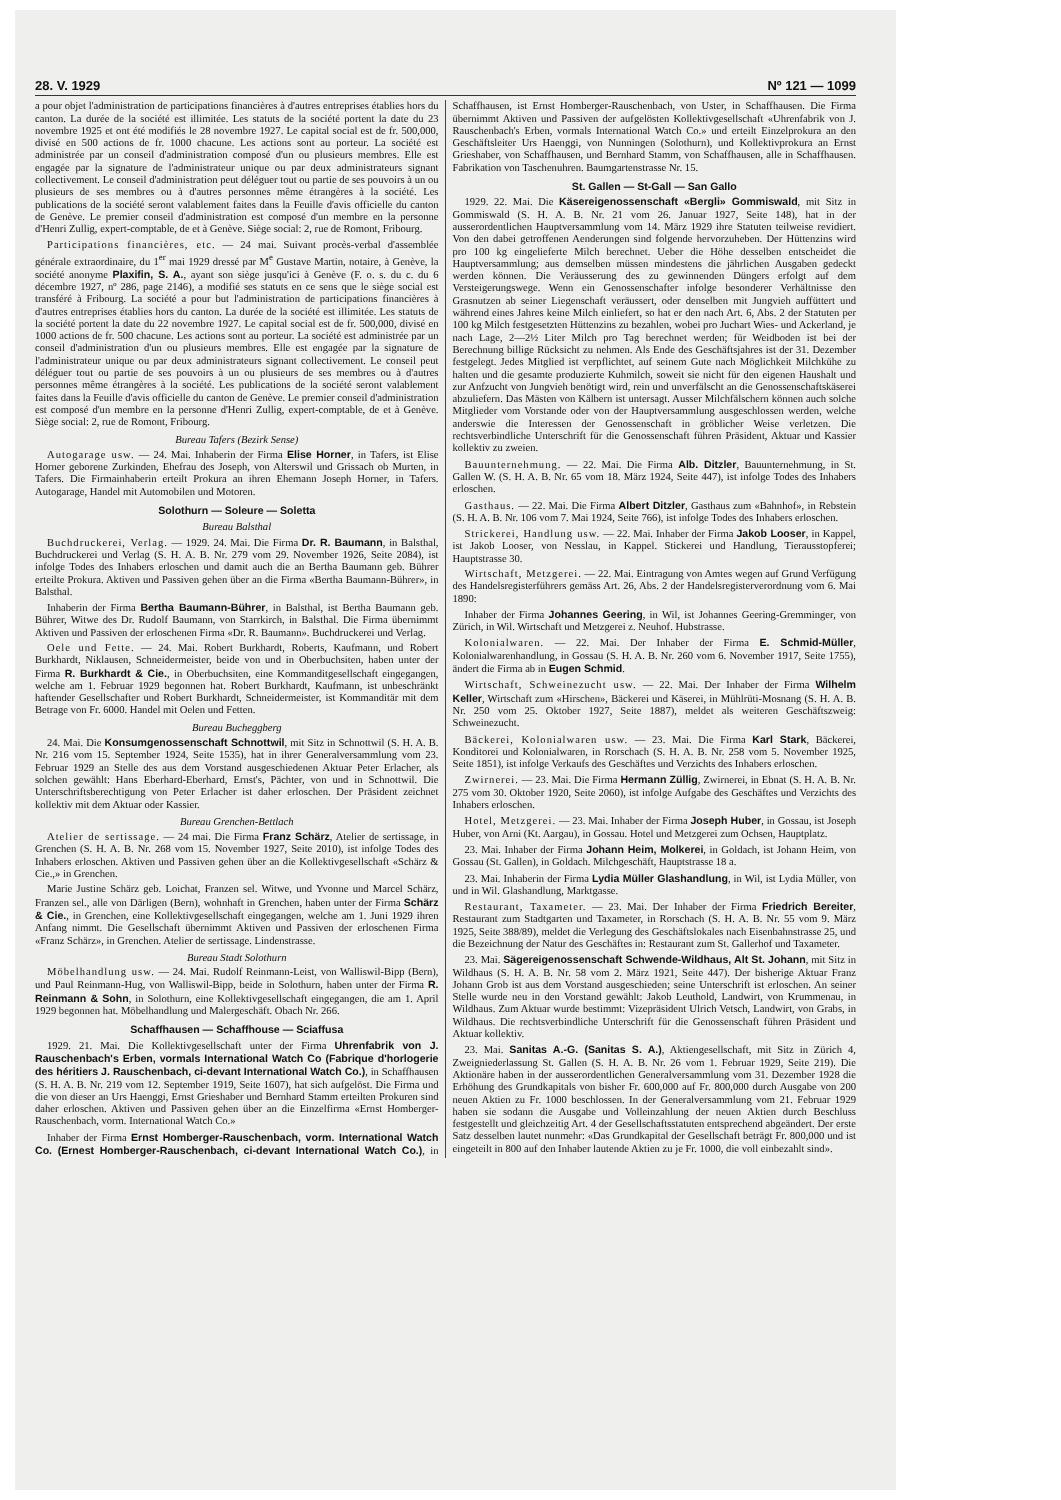28. V. 1929 Nº 121 — 1099
a pour objet l'administration de participations financières à d'autres entreprises établies hors du canton. La durée de la société est illimitée. Les statuts de la société portent la date du 23 novembre 1925 et ont été modifiés le 28 novembre 1927. Le capital social est de fr. 500,000, divisé en 500 actions de fr. 1000 chacune. Les actions sont au porteur. La société est administrée par un conseil d'administration composé d'un ou plusieurs membres. Elle est engagée par la signature de l'administrateur unique ou par deux administrateurs signant collectivement. Le conseil d'administration peut déléguer tout ou partie de ses pouvoirs à un ou plusieurs de ses membres ou à d'autres personnes même étrangères à la société. Les publications de la société seront valablement faites dans la Feuille d'avis officielle du canton de Genève. Le premier conseil d'administration est composé d'un membre en la personne d'Henri Zullig, expert-comptable, de et à Genève. Siège social: 2, rue de Romont, Fribourg.
Participations financières, etc. — 24 mai. Suivant procès-verbal d'assemblée générale extraordinaire, du 1<sup>er</sup> mai 1929 dressé par M<sup>e</sup> Gustave Martin, notaire, à Genève, la société anonyme Plaxifin, S. A., ayant son siège jusqu'ici à Genève (F. o. s. du c. du 6 décembre 1927, nº 286, page 2146), a modifié ses statuts en ce sens que le siège social est transféré à Fribourg. La société a pour but l'administration de participations financières à d'autres entreprises établies hors du canton. La durée de la société est illimitée. Les statuts de la société portent la date du 22 novembre 1927. Le capital social est de fr. 500,000, divisé en 1000 actions de fr. 500 chacune. Les actions sont au porteur. La société est administrée par un conseil d'administration d'un ou plusieurs membres. Elle est engagée par la signature de l'administrateur unique ou par deux administrateurs signant collectivement. Le conseil peut déléguer tout ou partie de ses pouvoirs à un ou plusieurs de ses membres ou à d'autres personnes même étrangères à la société. Les publications de la société seront valablement faites dans la Feuille d'avis officielle du canton de Genève. Le premier conseil d'administration est composé d'un membre en la personne d'Henri Zullig, expert-comptable, de et à Genève. Siège social: 2, rue de Romont, Fribourg.
Bureau Tafers (Bezirk Sense)
Autogarage usw. — 24. Mai. Inhaberin der Firma Elise Horner, in Tafers, ist Elise Horner geborene Zurkinden, Ehefrau des Joseph, von Alterswil und Grissach ob Murten, in Tafers. Die Firmainhaberin erteilt Prokura an ihren Ehemann Joseph Horner, in Tafers. Autogarage, Handel mit Automobilen und Motoren.
Solothurn — Soleure — Soletta
Bureau Balsthal
Buchdruckerei, Verlag. — 1929. 24. Mai. Die Firma Dr. R. Baumann, in Balsthal, Buchdruckerei und Verlag (S. H. A. B. Nr. 279 vom 29. November 1926, Seite 2084), ist infolge Todes des Inhabers erloschen und damit auch die an Bertha Baumann geb. Bührer erteilte Prokura. Aktiven und Passiven gehen über an die Firma «Bertha Baumann-Bührer», in Balsthal.
Inhaberin der Firma Bertha Baumann-Bührer, in Balsthal, ist Bertha Baumann geb. Bührer, Witwe des Dr. Rudolf Baumann, von Starrkirch, in Balsthal. Die Firma übernimmt Aktiven und Passiven der erloschenen Firma «Dr. R. Baumann». Buchdruckerei und Verlag.
Oele und Fette. — 24. Mai. Robert Burkhardt, Roberts, Kaufmann, und Robert Burkhardt, Niklausen, Schneidermeister, beide von und in Oberbuchsiten, haben unter der Firma R. Burkhardt & Cie., in Oberbuchsiten, eine Kommanditgesellschaft eingegangen, welche am 1. Februar 1929 begonnen hat. Robert Burkhardt, Kaufmann, ist unbeschränkt haftender Gesellschafter und Robert Burkhardt, Schneidermeister, ist Kommanditär mit dem Betrage von Fr. 6000. Handel mit Oelen und Fetten.
Bureau Bucheggberg
24. Mai. Die Konsumgenossenschaft Schnottwil, mit Sitz in Schnottwil (S. H. A. B. Nr. 216 vom 15. September 1924, Seite 1535), hat in ihrer Generalversammlung vom 23. Februar 1929 an Stelle des aus dem Vorstand ausgeschiedenen Aktuar Peter Erlacher, als solchen gewählt: Hans Eberhard-Eberhard, Ernst's, Pächter, von und in Schnottwil. Die Unterschriftsberechtigung von Peter Erlacher ist daher erloschen. Der Präsident zeichnet kollektiv mit dem Aktuar oder Kassier.
Bureau Grenchen-Bettlach
Atelier de sertissage. — 24 mai. Die Firma Franz Schärz, Atelier de sertissage, in Grenchen (S. H. A. B. Nr. 268 vom 15. November 1927, Seite 2010), ist infolge Todes des Inhabers erloschen. Aktiven und Passiven gehen über an die Kollektivgesellschaft «Schärz & Cie.,» in Grenchen.
Marie Justine Schärz geb. Loichat, Franzen sel. Witwe, und Yvonne und Marcel Schärz, Franzen sel., alle von Därligen (Bern), wohnhaft in Grenchen, haben unter der Firma Schärz & Cie., in Grenchen, eine Kollektivgesellschaft eingegangen, welche am 1. Juni 1929 ihren Anfang nimmt. Die Gesellschaft übernimmt Aktiven und Passiven der erloschenen Firma «Franz Schärz», in Grenchen. Atelier de sertissage. Lindenstrasse.
Bureau Stadt Solothurn
Möbelhandlung usw. — 24. Mai. Rudolf Reinmann-Leist, von Walliswil-Bipp (Bern), und Paul Reinmann-Hug, von Walliswil-Bipp, beide in Solothurn, haben unter der Firma R. Reinmann & Sohn, in Solothurn, eine Kollektivgesellschaft eingegangen, die am 1. April 1929 begonnen hat. Möbelhandlung und Malergeschäft. Obach Nr. 266.
Schaffhausen — Schaffhouse — Sciaffusa
1929. 21. Mai. Die Kollektivgesellschaft unter der Firma Uhrenfabrik von J. Rauschenbach's Erben, vormals International Watch Co (Fabrique d'horlogerie des héritiers J. Rauschenbach, ci-devant International Watch Co.), in Schaffhausen (S. H. A. B. Nr. 219 vom 12. September 1919, Seite 1607), hat sich aufgelöst. Die Firma und die von dieser an Urs Haenggi, Ernst Grieshaber und Bernhard Stamm erteilten Prokuren sind daher erloschen. Aktiven und Passiven gehen über an die Einzelfirma «Ernst Homberger-Rauschenbach, vorm. International Watch Co.»
Inhaber der Firma Ernst Homberger-Rauschenbach, vorm. International Watch Co. (Ernest Homberger-Rauschenbach, ci-devant International Watch Co.), in Schaffhausen, ist Ernst Homberger-Rauschenbach, von Uster, in Schaffhausen. Die Firma übernimmt Aktiven und Passiven der aufgelösten Kollektivgesellschaft «Uhrenfabrik von J. Rauschenbach's Erben, vormals International Watch Co.» und erteilt Einzelprokura an den Geschäftsleiter Urs Haenggi, von Nunningen (Solothurn), und Kollektivprokura an Ernst Grieshaber, von Schaffhausen, und Bernhard Stamm, von Schaffhausen, alle in Schaffhausen. Fabrikation von Taschenuhren. Baumgartenstrasse Nr. 15.
St. Gallen — St-Gall — San Gallo
1929. 22. Mai. Die Käsereigenossenschaft «Bergli» Gommiswald, mit Sitz in Gommiswald (S. H. A. B. Nr. 21 vom 26. Januar 1927, Seite 148), hat in der ausserordentlichen Hauptversammlung vom 14. März 1929 ihre Statuten teilweise revidiert. Von den dabei getroffenen Aenderungen sind folgende hervorzuheben. Der Hüttenzins wird pro 100 kg eingelieferte Milch berechnet. Ueber die Höhe desselben entscheidet die Hauptversammlung; aus demselben müssen mindestens die jährlichen Ausgaben gedeckt werden können. Die Veräusserung des zu gewinnenden Düngers erfolgt auf dem Versteigerungswege. Wenn ein Genossenschafter infolge besonderer Verhältnisse den Grasnutzen ab seiner Liegenschaft veräussert, oder denselben mit Jungvieh auffüttert und während eines Jahres keine Milch einliefert, so hat er den nach Art. 6, Abs. 2 der Statuten per 100 kg Milch festgesetzten Hüttenzins zu bezahlen, wobei pro Juchart Wies- und Ackerland, je nach Lage, 2—2½ Liter Milch pro Tag berechnet werden; für Weidboden ist bei der Berechnung billige Rücksicht zu nehmen. Als Ende des Geschäftsjahres ist der 31. Dezember festgelegt. Jedes Mitglied ist verpflichtet, auf seinem Gute nach Möglichkeit Milchkühe zu halten und die gesamte produzierte Kuhmilch, soweit sie nicht für den eigenen Haushalt und zur Anfzucht von Jungvieh benötigt wird, rein und unverfälscht an die Genossenschaftskäserei abzuliefern. Das Mästen von Kälbern ist untersagt. Ausser Milchfälschern können auch solche Mitglieder vom Vorstande oder von der Hauptversammlung ausgeschlossen werden, welche anderswie die Interessen der Genossenschaft in gröblicher Weise verletzen. Die rechtsverbindliche Unterschrift für die Genossenschaft führen Präsident, Aktuar und Kassier kollektiv zu zweien.
Bauunternehmung. — 22. Mai. Die Firma Alb. Ditzler, Bauunternehmung, in St. Gallen W. (S. H. A. B. Nr. 65 vom 18. März 1924, Seite 447), ist infolge Todes des Inhabers erloschen.
Gasthaus. — 22. Mai. Die Firma Albert Ditzler, Gasthaus zum «Bahnhof», in Rebstein (S. H. A. B. Nr. 106 vom 7. Mai 1924, Seite 766), ist infolge Todes des Inhabers erloschen.
Strickerei, Handlung usw. — 22. Mai. Inhaber der Firma Jakob Looser, in Kappel, ist Jakob Looser, von Nesslau, in Kappel. Stickerei und Handlung, Tierausstopferei; Hauptstrasse 30.
Wirtschaft, Metzgerei. — 22. Mai. Eintragung von Amtes wegen auf Grund Verfügung des Handelsregisterführers gemäss Art. 26, Abs. 2 der Handelsregisterverordnung vom 6. Mai 1890:
Inhaber der Firma Johannes Geering, in Wil, ist Johannes Geering-Gremminger, von Zürich, in Wil. Wirtschaft und Metzgerei z. Neuhof. Hubstrasse.
Kolonialwaren. — 22. Mai. Der Inhaber der Firma E. Schmid-Müller, Kolonialwarenhandlung, in Gossau (S. H. A. B. Nr. 260 vom 6. November 1917, Seite 1755), ändert die Firma ab in Eugen Schmid.
Wirtschaft, Schweinezucht usw. — 22. Mai. Der Inhaber der Firma Wilhelm Keller, Wirtschaft zum «Hirschen», Bäckerei und Käserei, in Mühlrüti-Mosnang (S. H. A. B. Nr. 250 vom 25. Oktober 1927, Seite 1887), meldet als weiteren Geschäftszweig: Schweinezucht.
Bäckerei, Kolonialwaren usw. — 23. Mai. Die Firma Karl Stark, Bäckerei, Konditorei und Kolonialwaren, in Rorschach (S. H. A. B. Nr. 258 vom 5. November 1925, Seite 1851), ist infolge Verkaufs des Geschäftes und Verzichts des Inhabers erloschen.
Zwirnerei. — 23. Mai. Die Firma Hermann Züllig, Zwirnerei, in Ebnat (S. H. A. B. Nr. 275 vom 30. Oktober 1920, Seite 2060), ist infolge Aufgabe des Geschäftes und Verzichts des Inhabers erloschen.
Hotel, Metzgerei. — 23. Mai. Inhaber der Firma Joseph Huber, in Gossau, ist Joseph Huber, von Arni (Kt. Aargau), in Gossau. Hotel und Metzgerei zum Ochsen, Hauptplatz.
23. Mai. Inhaber der Firma Johann Heim, Molkerei, in Goldach, ist Johann Heim, von Gossau (St. Gallen), in Goldach. Milchgeschäft, Hauptstrasse 18 a.
23. Mai. Inhaberin der Firma Lydia Müller Glashandlung, in Wil, ist Lydia Müller, von und in Wil. Glashandlung, Marktgasse.
Restaurant, Taxameter. — 23. Mai. Der Inhaber der Firma Friedrich Bereiter, Restaurant zum Stadtgarten und Taxameter, in Rorschach (S. H. A. B. Nr. 55 vom 9. März 1925, Seite 388/89), meldet die Verlegung des Geschäftslokales nach Eisenbahnstrasse 25, und die Bezeichnung der Natur des Geschäftes in: Restaurant zum St. Gallerhof und Taxameter.
23. Mai. Sägereigenossenschaft Schwende-Wildhaus, Alt St. Johann, mit Sitz in Wildhaus (S. H. A. B. Nr. 58 vom 2. März 1921, Seite 447). Der bisherige Aktuar Franz Johann Grob ist aus dem Vorstand ausgeschieden; seine Unterschrift ist erloschen. An seiner Stelle wurde neu in den Vorstand gewählt: Jakob Leuthold, Landwirt, von Krummenau, in Wildhaus. Zum Aktuar wurde bestimmt: Vizepräsident Ulrich Vetsch, Landwirt, von Grabs, in Wildhaus. Die rechtsverbindliche Unterschrift für die Genossenschaft führen Präsident und Aktuar kollektiv.
23. Mai. Sanitas A.-G. (Sanitas S. A.), Aktiengesellschaft, mit Sitz in Zürich 4, Zweigniederlassung St. Gallen (S. H. A. B. Nr. 26 vom 1. Februar 1929, Seite 219). Die Aktionäre haben in der ausserordentlichen Generalversammlung vom 31. Dezember 1928 die Erhöhung des Grundkapitals von bisher Fr. 600,000 auf Fr. 800,000 durch Ausgabe von 200 neuen Aktien zu Fr. 1000 beschlossen. In der Generalversammlung vom 21. Februar 1929 haben sie sodann die Ausgabe und Volleinzahlung der neuen Aktien durch Beschluss festgestellt und gleichzeitig Art. 4 der Gesellschaftsstatuten entsprechend abgeändert. Der erste Satz desselben lautet nunmehr: «Das Grundkapital der Gesellschaft beträgt Fr. 800,000 und ist eingeteilt in 800 auf den Inhaber lautende Aktien zu je Fr. 1000, die voll einbezahlt sind».